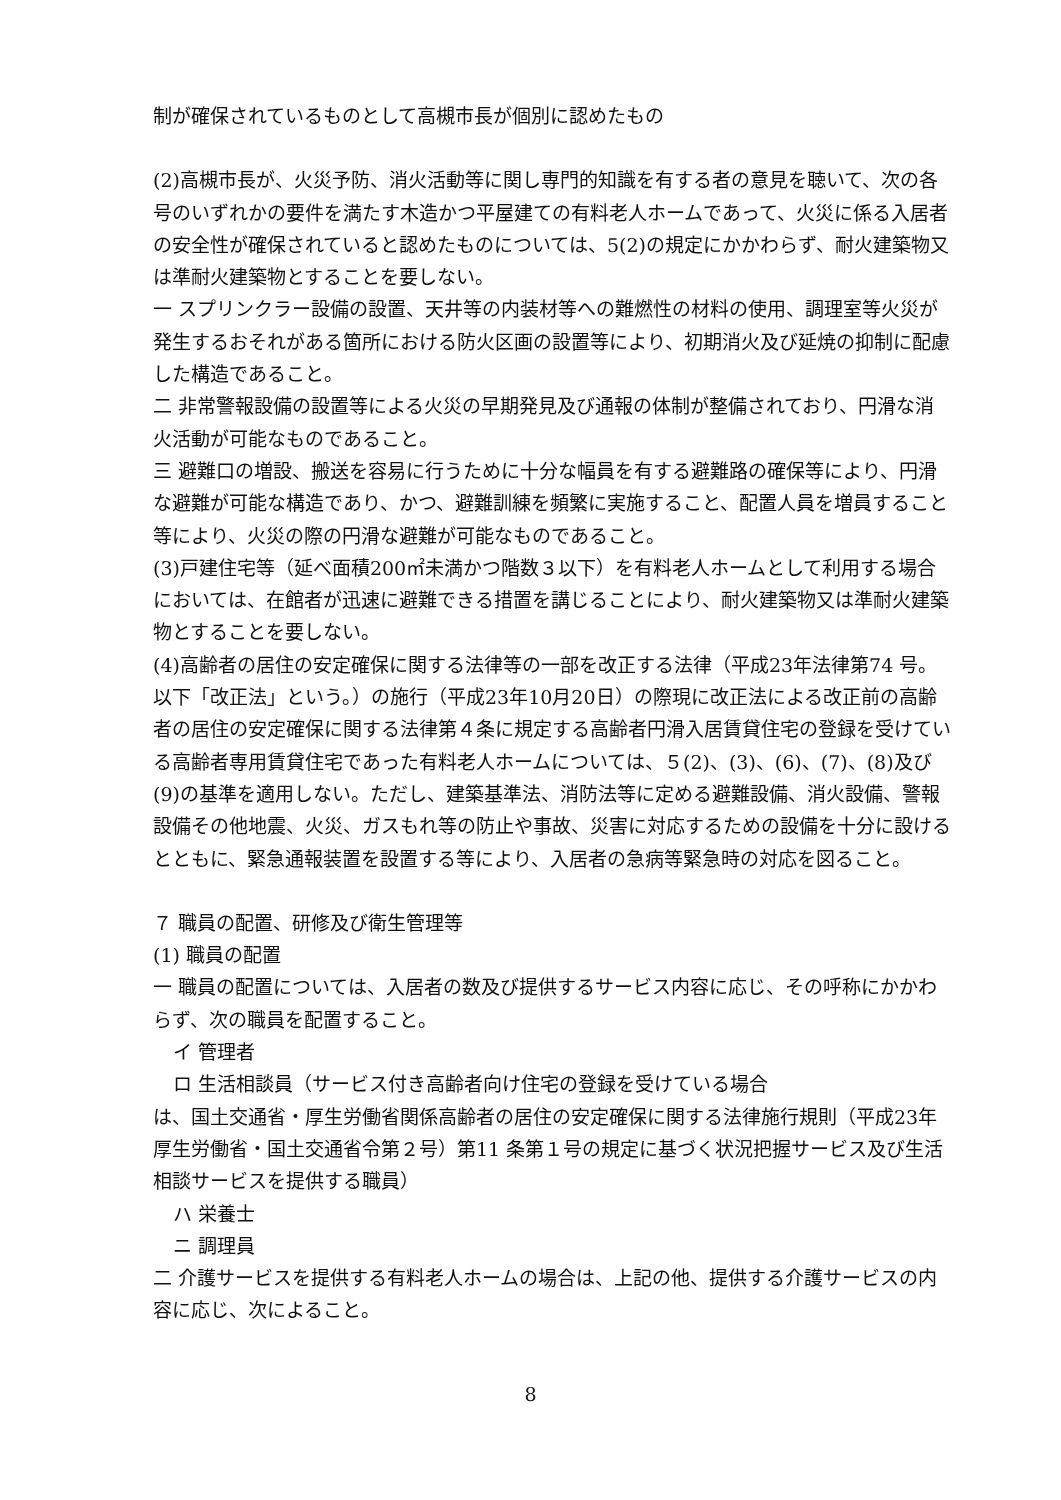制が確保されているものとして高槻市長が個別に認めたもの
(2)高槻市長が、火災予防、消火活動等に関し専門的知識を有する者の意見を聴いて、次の各号のいずれかの要件を満たす木造かつ平屋建ての有料老人ホームであって、火災に係る入居者の安全性が確保されていると認めたものについては、5(2)の規定にかかわらず、耐火建築物又は準耐火建築物とすることを要しない。
一 スプリンクラー設備の設置、天井等の内装材等への難燃性の材料の使用、調理室等火災が発生するおそれがある箇所における防火区画の設置等により、初期消火及び延焼の抑制に配慮した構造であること。
二 非常警報設備の設置等による火災の早期発見及び通報の体制が整備されており、円滑な消火活動が可能なものであること。
三 避難口の増設、搬送を容易に行うために十分な幅員を有する避難路の確保等により、円滑な避難が可能な構造であり、かつ、避難訓練を頻繁に実施すること、配置人員を増員すること等により、火災の際の円滑な避難が可能なものであること。
(3)戸建住宅等（延べ面積200㎡未満かつ階数３以下）を有料老人ホームとして利用する場合においては、在館者が迅速に避難できる措置を講じることにより、耐火建築物又は準耐火建築物とすることを要しない。
(4)高齢者の居住の安定確保に関する法律等の一部を改正する法律（平成23年法律第74 号。以下「改正法」という。）の施行（平成23年10月20日）の際現に改正法による改正前の高齢者の居住の安定確保に関する法律第４条に規定する高齢者円滑入居賃貸住宅の登録を受けている高齢者専用賃貸住宅であった有料老人ホームについては、５(2)、(3)、(6)、(7)、(8)及び(9)の基準を適用しない。ただし、建築基準法、消防法等に定める避難設備、消火設備、警報設備その他地震、火災、ガスもれ等の防止や事故、災害に対応するための設備を十分に設けるとともに、緊急通報装置を設置する等により、入居者の急病等緊急時の対応を図ること。
７ 職員の配置、研修及び衛生管理等
(1) 職員の配置
一 職員の配置については、入居者の数及び提供するサービス内容に応じ、その呼称にかかわらず、次の職員を配置すること。
イ 管理者
ロ 生活相談員（サービス付き高齢者向け住宅の登録を受けている場合
は、国土交通省・厚生労働省関係高齢者の居住の安定確保に関する法律施行規則（平成23年厚生労働省・国土交通省令第２号）第11 条第１号の規定に基づく状況把握サービス及び生活相談サービスを提供する職員）
ハ 栄養士
ニ 調理員
二 介護サービスを提供する有料老人ホームの場合は、上記の他、提供する介護サービスの内容に応じ、次によること。
8